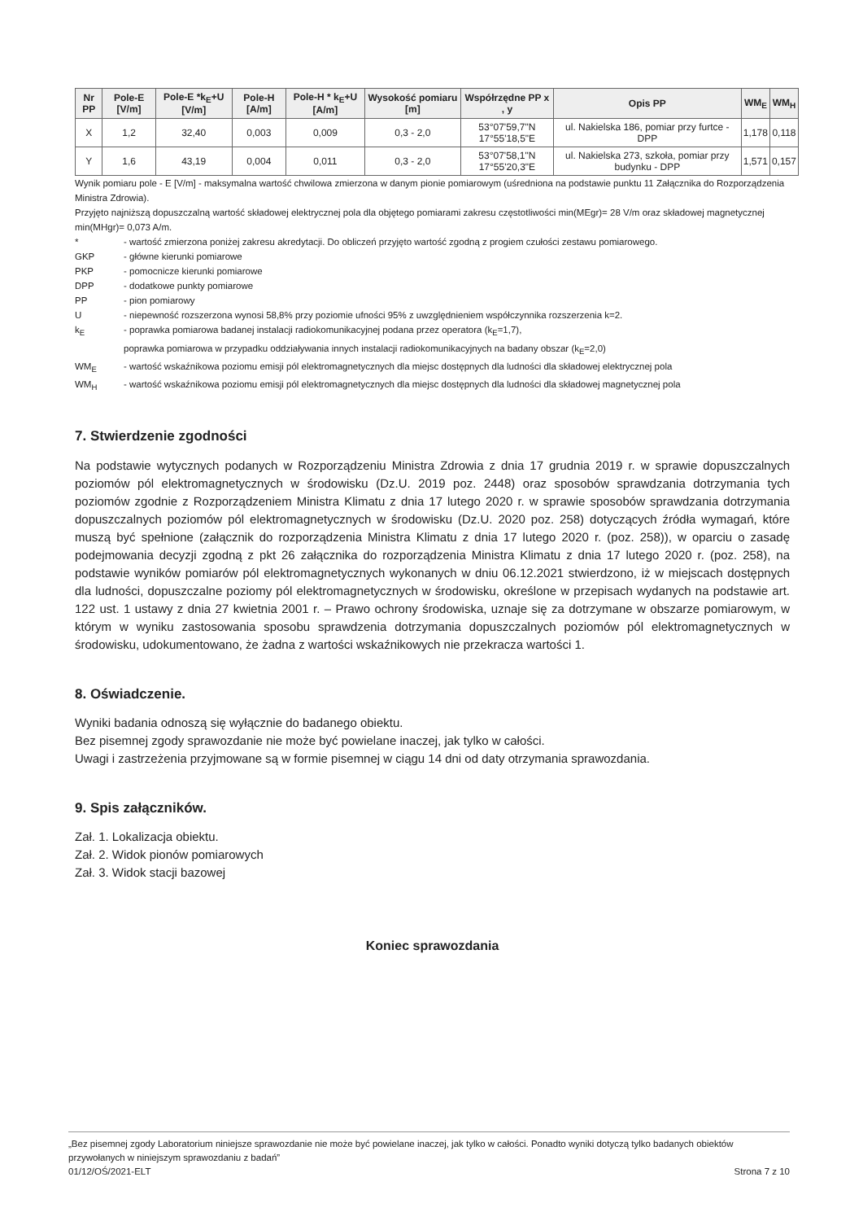| Nr PP | Pole-E [V/m] | Pole-E *k<sub>E</sub>+U [V/m] | Pole-H [A/m] | Pole-H * k<sub>E</sub>+U [A/m] | Wysokość pomiaru [m] | Współrzędne PP x , y | Opis PP | WM<sub>E</sub> | WM<sub>H</sub> |
| --- | --- | --- | --- | --- | --- | --- | --- | --- | --- |
| X | 1,2 | 32,40 | 0,003 | 0,009 | 0,3 - 2,0 | 53°07'59,7"N 17°55'18,5"E | ul. Nakielska 186, pomiar przy furtce - DPP | 1,178 | 0,118 |
| Y | 1,6 | 43,19 | 0,004 | 0,011 | 0,3 - 2,0 | 53°07'58,1"N 17°55'20,3"E | ul. Nakielska 273, szkoła, pomiar przy budynku - DPP | 1,571 | 0,157 |
Wynik pomiaru pole - E [V/m] - maksymalna wartość chwilowa zmierzona w danym pionie pomiarowym (uśredniona na podstawie punktu 11 Załącznika do Rozporządzenia Ministra Zdrowia).
Przyjęto najniższą dopuszczalną wartość składowej elektrycznej pola dla objętego pomiarami zakresu częstotliwości min(MEgr)= 28 V/m oraz składowej magnetycznej min(MHgr)= 0,073 A/m.
* - wartość zmierzona poniżej zakresu akredytacji. Do obliczeń przyjęto wartość zgodną z progiem czułości zestawu pomiarowego.
GKP - główne kierunki pomiarowe
PKP - pomocnicze kierunki pomiarowe
DPP - dodatkowe punkty pomiarowe
PP - pion pomiarowy
U - niepewność rozszerzona wynosi 58,8% przy poziomie ufności 95% z uwzględnieniem współczynnika rozszerzenia k=2.
k<sub>E</sub> - poprawka pomiarowa badanej instalacji radiokomunikacyjnej podana przez operatora (k<sub>E</sub>=1,7),
poprawka pomiarowa w przypadku oddziaływania innych instalacji radiokomunikacyjnych na badany obszar (k<sub>E</sub>=2,0)
WM<sub>E</sub> - wartość wskaźnikowa poziomu emisji pól elektromagnetycznych dla miejsc dostępnych dla ludności dla składowej elektrycznej pola
WM<sub>H</sub> - wartość wskaźnikowa poziomu emisji pól elektromagnetycznych dla miejsc dostępnych dla ludności dla składowej magnetycznej pola
7. Stwierdzenie zgodności
Na podstawie wytycznych podanych w Rozporządzeniu Ministra Zdrowia z dnia 17 grudnia 2019 r. w sprawie dopuszczalnych poziomów pól elektromagnetycznych w środowisku (Dz.U. 2019 poz. 2448) oraz sposobów sprawdzania dotrzymania tych poziomów zgodnie z Rozporządzeniem Ministra Klimatu z dnia 17 lutego 2020 r. w sprawie sposobów sprawdzania dotrzymania dopuszczalnych poziomów pól elektromagnetycznych w środowisku (Dz.U. 2020 poz. 258) dotyczących źródła wymagań, które muszą być spełnione (załącznik do rozporządzenia Ministra Klimatu z dnia 17 lutego 2020 r. (poz. 258)), w oparciu o zasadę podejmowania decyzji zgodną z pkt 26 załącznika do rozporządzenia Ministra Klimatu z dnia 17 lutego 2020 r. (poz. 258), na podstawie wyników pomiarów pól elektromagnetycznych wykonanych w dniu 06.12.2021 stwierdzono, iż w miejscach dostępnych dla ludności, dopuszczalne poziomy pól elektromagnetycznych w środowisku, określone w przepisach wydanych na podstawie art. 122 ust. 1 ustawy z dnia 27 kwietnia 2001 r. – Prawo ochrony środowiska, uznaje się za dotrzymane w obszarze pomiarowym, w którym w wyniku zastosowania sposobu sprawdzenia dotrzymania dopuszczalnych poziomów pól elektromagnetycznych w środowisku, udokumentowano, że żadna z wartości wskaźnikowych nie przekracza wartości 1.
8. Oświadczenie.
Wyniki badania odnoszą się wyłącznie do badanego obiektu.
Bez pisemnej zgody sprawozdanie nie może być powielane inaczej, jak tylko w całości.
Uwagi i zastrzeżenia przyjmowane są w formie pisemnej w ciągu 14 dni od daty otrzymania sprawozdania.
9. Spis załączników.
Zał. 1. Lokalizacja obiektu.
Zał. 2. Widok pionów pomiarowych
Zał. 3. Widok stacji bazowej
Koniec sprawozdania
„Bez pisemnej zgody Laboratorium niniejsze sprawozdanie nie może być powielane inaczej, jak tylko w całości. Ponadto wyniki dotyczą tylko badanych obiektów przywołanych w niniejszym sprawozdaniu z badań”
01/12/OŚ/2021-ELT Strona 7 z 10